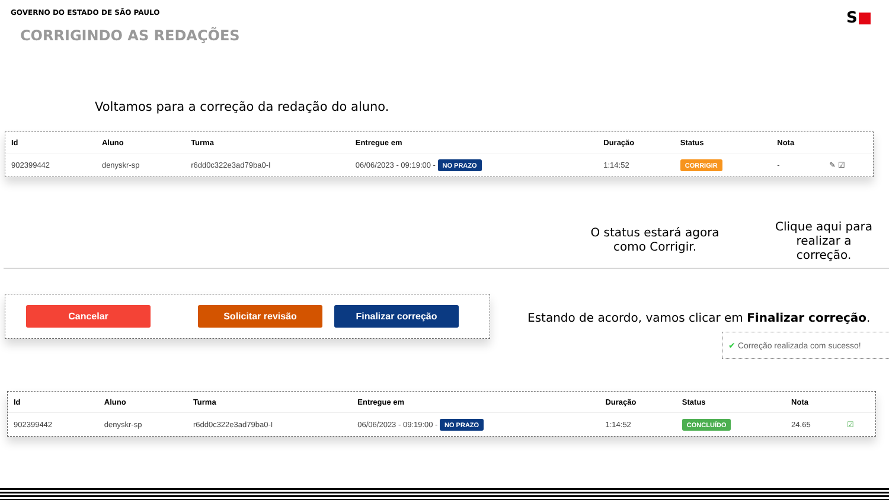GOVERNO DO ESTADO DE SÃO PAULO S■
CORRIGINDO AS REDAÇÕES
Voltamos para a correção da redação do aluno.
| Id | Aluno | Turma | Entregue em | Duração | Status | Nota | |
| --- | --- | --- | --- | --- | --- | --- | --- |
| 902399442 | denyskr-sp | r6dd0c322e3ad79ba0-I | 06/06/2023 - 09:19:00 - NO PRAZO | 1:14:52 | CORRIGIR | - | ✎ ☑ |
O status estará agora como Corrigir.
Clique aqui para realizar a correção.
Cancelar Solicitar revisão Finalizar correção
Estando de acordo, vamos clicar em Finalizar correção.
✔ Correção realizada com sucesso!
| Id | Aluno | Turma | Entregue em | Duração | Status | Nota | |
| --- | --- | --- | --- | --- | --- | --- | --- |
| 902399442 | denyskr-sp | r6dd0c322e3ad79ba0-I | 06/06/2023 - 09:19:00 - NO PRAZO | 1:14:52 | CONCLUÍDO | 24.65 | ☑ |